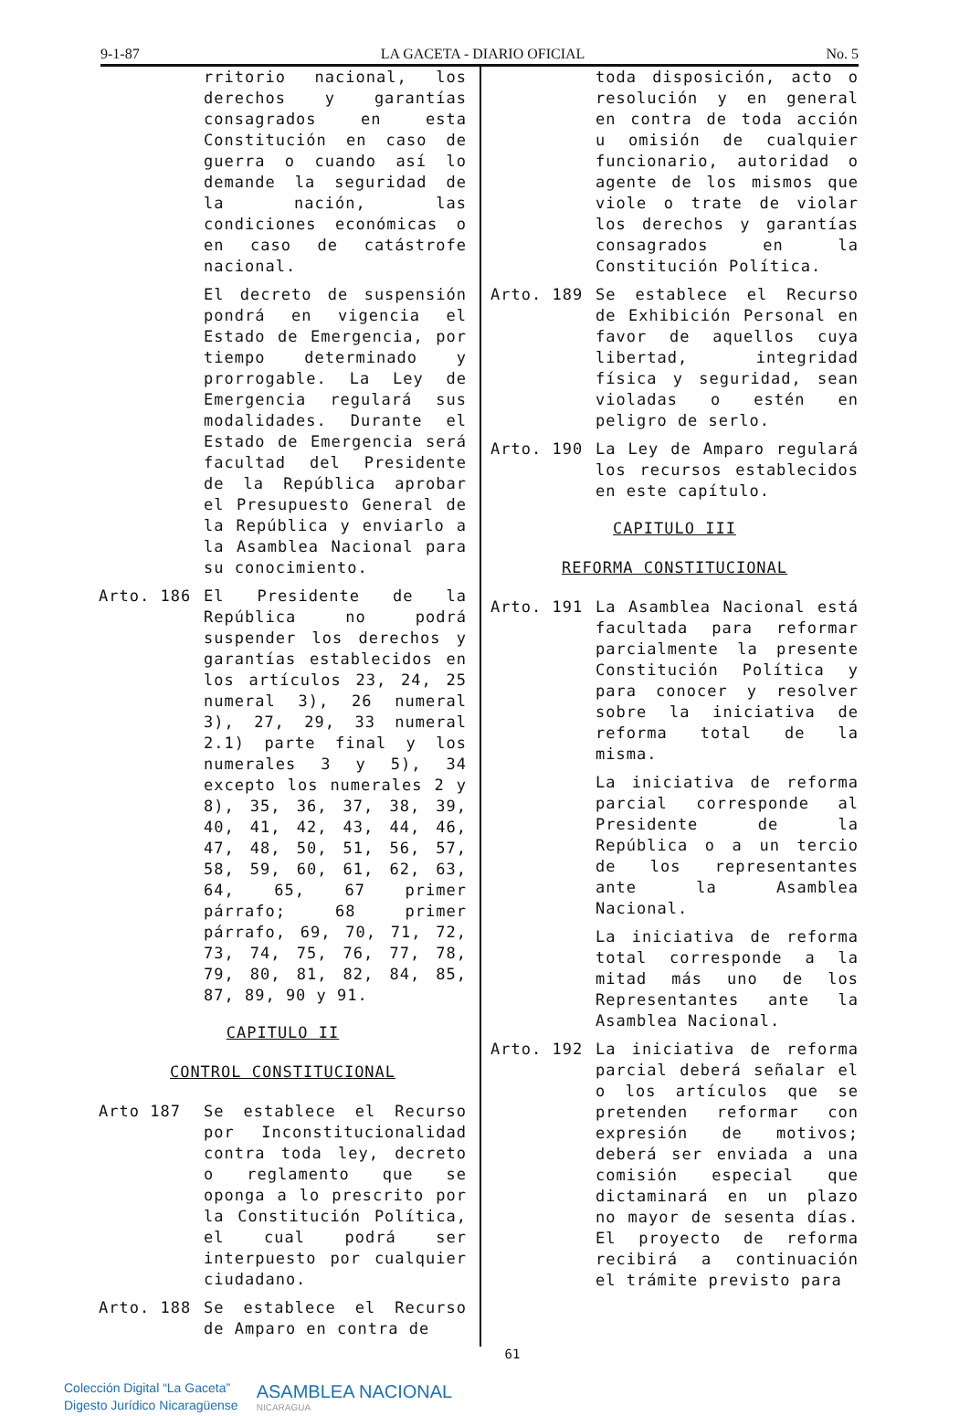9-1-87 LA GACETA - DIARIO OFICIAL No. 5
rritorio nacional, los derechos y garantías consagrados en esta Constitución en caso de guerra o cuando así lo demande la seguridad de la nación, las condiciones económicas o en caso de catástrofe nacional.
El decreto de suspensión pondrá en vigencia el Estado de Emergencia, por tiempo determinado y prorrogable. La Ley de Emergencia regulará sus modalidades. Durante el Estado de Emergencia será facultad del Presidente de la República aprobar el Presupuesto General de la República y enviarlo a la Asamblea Nacional para su conocimiento.
Arto. 186 El Presidente de la República no podrá suspender los derechos y garantías establecidos en los artículos 23, 24, 25 numeral 3), 26 numeral 3), 27, 29, 33 numeral 2.1) parte final y los numerales 3 y 5), 34 excepto los numerales 2 y 8), 35, 36, 37, 38, 39, 40, 41, 42, 43, 44, 46, 47, 48, 50, 51, 56, 57, 58, 59, 60, 61, 62, 63, 64, 65, 67 primer párrafo; 68 primer párrafo, 69, 70, 71, 72, 73, 74, 75, 76, 77, 78, 79, 80, 81, 82, 84, 85, 87, 89, 90 y 91.
CAPITULO II
CONTROL CONSTITUCIONAL
Arto 187 Se establece el Recurso por Inconstitucionalidad contra toda ley, decreto o reglamento que se oponga a lo prescrito por la Constitución Política, el cual podrá ser interpuesto por cualquier ciudadano.
Arto. 188 Se establece el Recurso de Amparo en contra de
toda disposición, acto o resolución y en general en contra de toda acción u omisión de cualquier funcionario, autoridad o agente de los mismos que viole o trate de violar los derechos y garantías consagrados en la Constitución Política.
Arto. 189 Se establece el Recurso de Exhibición Personal en favor de aquellos cuya libertad, integridad física y seguridad, sean violadas o estén en peligro de serlo.
Arto. 190 La Ley de Amparo regulará los recursos establecidos en este capítulo.
CAPITULO III
REFORMA CONSTITUCIONAL
Arto. 191 La Asamblea Nacional está facultada para reformar parcialmente la presente Constitución Política y para conocer y resolver sobre la iniciativa de reforma total de la misma.
La iniciativa de reforma parcial corresponde al Presidente de la República o a un tercio de los representantes ante la Asamblea Nacional.
La iniciativa de reforma total corresponde a la mitad más uno de los Representantes ante la Asamblea Nacional.
Arto. 192 La iniciativa de reforma parcial deberá señalar el o los artículos que se pretenden reformar con expresión de motivos; deberá ser enviada a una comisión especial que dictaminará en un plazo no mayor de sesenta días. El proyecto de reforma recibirá a continuación el trámite previsto para
61
Colección Digital “La Gaceta”
Digesto Jurídico Nicaragüense
ASAMBLEA NACIONAL
NICARAGUA